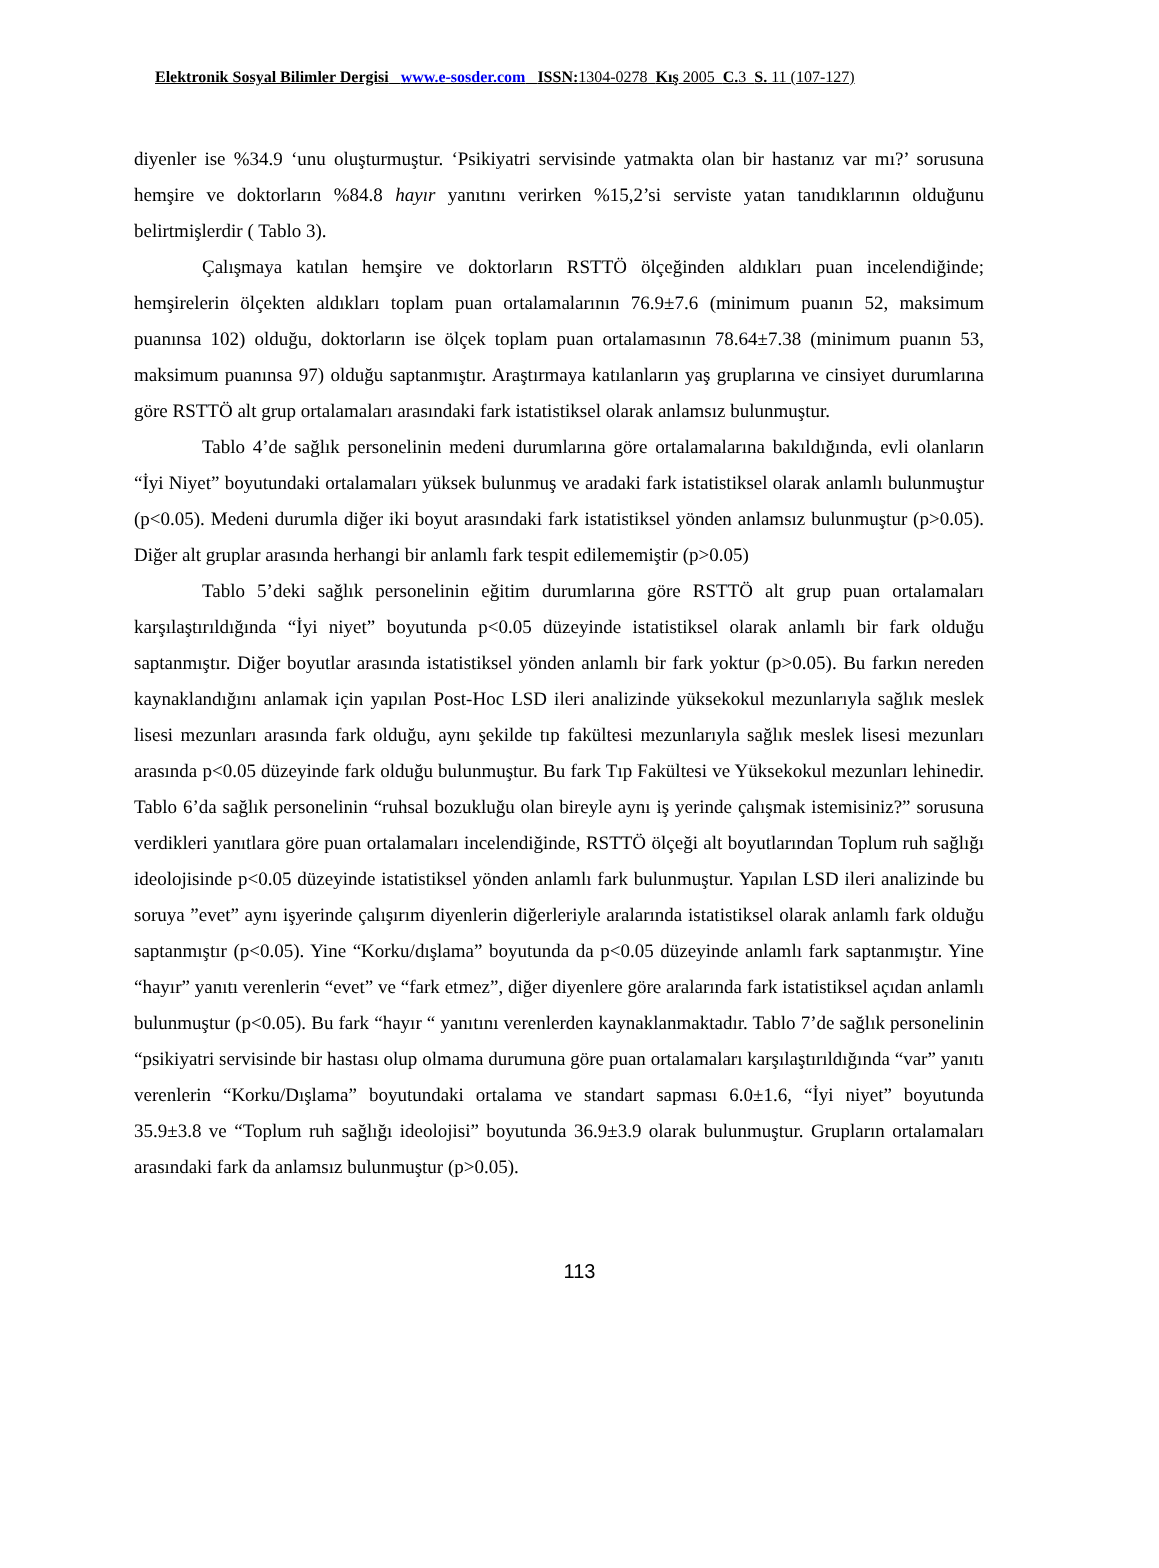Elektronik Sosyal Bilimler Dergisi www.e-sosder.com ISSN: 1304-0278 Kış 2005 C. 3 S. 11 (107-127)
diyenler ise %34.9 ‘unu oluşturmuştur. ‘Psikiyatri servisinde yatmakta olan bir hastanız var mı?’ sorusuna hemşire ve doktorların %84.8 hayır yanıtını verirken %15,2’si serviste yatan tanıdıklarının olduğunu belirtmişlerdir ( Tablo 3).
Çalışmaya katılan hemşire ve doktorların RSTTÖ ölçeğinden aldıkları puan incelendiğinde; hemşirelerin ölçekten aldıkları toplam puan ortalamalarının 76.9±7.6 (minimum puanın 52, maksimum puanınsa 102) olduğu, doktorların ise ölçek toplam puan ortalamasının 78.64±7.38 (minimum puanın 53, maksimum puanınsa 97) olduğu saptanmıştır. Araştırmaya katılanların yaş gruplarına ve cinsiyet durumlarına göre RSTTÖ alt grup ortalamaları arasındaki fark istatistiksel olarak anlamsız bulunmuştur.
Tablo 4’de sağlık personelinin medeni durumlarına göre ortalamalarına bakıldığında, evli olanların “İyi Niyet” boyutundaki ortalamaları yüksek bulunmuş ve aradaki fark istatistiksel olarak anlamlı bulunmuştur (p<0.05). Medeni durumla diğer iki boyut arasındaki fark istatistiksel yönden anlamsız bulunmuştur (p>0.05). Diğer alt gruplar arasında herhangi bir anlamlı fark tespit edilememiştir (p>0.05)
Tablo 5’deki sağlık personelinin eğitim durumlarına göre RSTTÖ alt grup puan ortalamaları karşılaştırıldığında “İyi niyet” boyutunda p<0.05 düzeyinde istatistiksel olarak anlamlı bir fark olduğu saptanmıştır. Diğer boyutlar arasında istatistiksel yönden anlamlı bir fark yoktur (p>0.05). Bu farkın nereden kaynaklandığını anlamak için yapılan Post-Hoc LSD ileri analizinde yüksekokul mezunlarıyla sağlık meslek lisesi mezunları arasında fark olduğu, aynı şekilde tıp fakültesi mezunlarıyla sağlık meslek lisesi mezunları arasında p<0.05 düzeyinde fark olduğu bulunmuştur. Bu fark Tıp Fakültesi ve Yüksekokul mezunları lehinedir. Tablo 6’da sağlık personelinin “ruhsal bozukluğu olan bireyle aynı iş yerinde çalışmak istemisiniz?” sorusuna verdikleri yanıtlara göre puan ortalamaları incelendiğinde, RSTTÖ ölçeği alt boyutlarından Toplum ruh sağlığı ideolojisinde p<0.05 düzeyinde istatistiksel yönden anlamlı fark bulunmuştur. Yapılan LSD ileri analizinde bu soruya ”evet” aynı işyerinde çalışırım diyenlerin diğerleriyle aralarında istatistiksel olarak anlamlı fark olduğu saptanmıştır (p<0.05). Yine “Korku/dışlama” boyutunda da p<0.05 düzeyinde anlamlı fark saptanmıştır. Yine “hayır” yanıtı verenlerin “evet” ve “fark etmez”, diğer diyenlere göre aralarında fark istatistiksel açıdan anlamlı bulunmuştur (p<0.05). Bu fark “hayır “ yanıtını verenlerden kaynaklanmaktadır. Tablo 7’de sağlık personelinin “psikiyatri servisinde bir hastası olup olmama durumuna göre puan ortalamaları karşılaştırıldığında “var” yanıtı verenlerin “Korku/Dışlama” boyutundaki ortalama ve standart sapması 6.0±1.6, “İyi niyet” boyutunda 35.9±3.8 ve “Toplum ruh sağlığı ideolojisi” boyutunda 36.9±3.9 olarak bulunmuştur. Grupların ortalamaları arasındaki fark da anlamsız bulunmuştur (p>0.05).
113